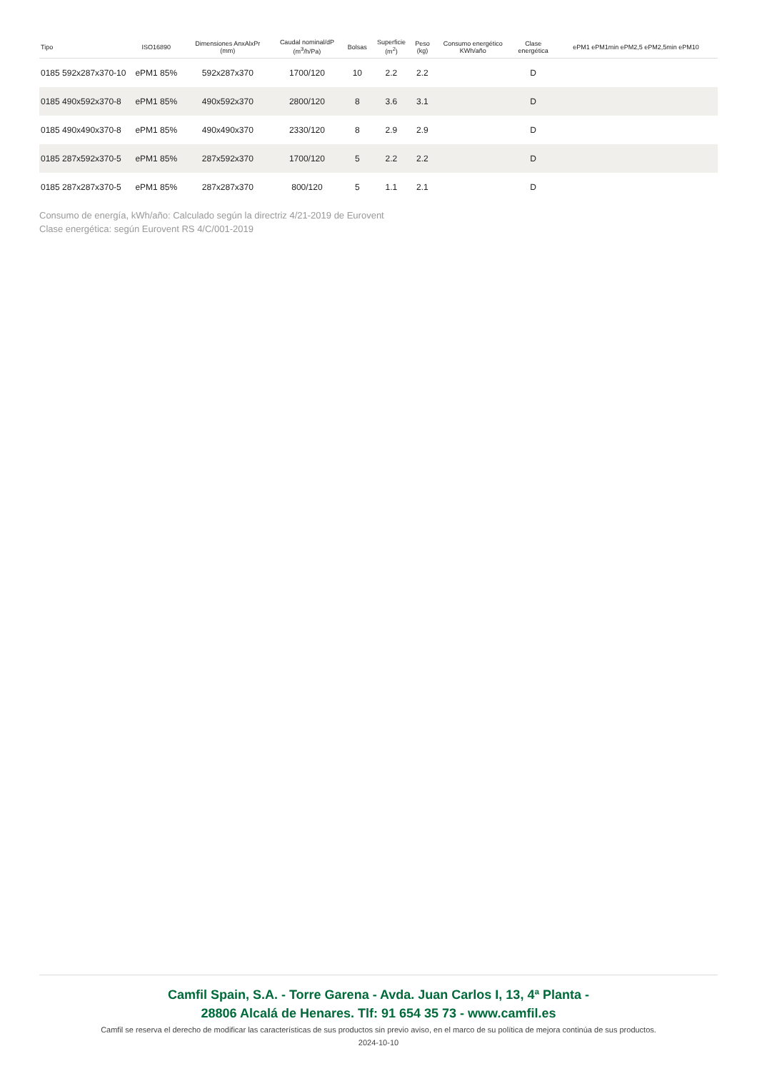| Tipo | ISO16890 | Dimensiones AnxAlxPr (mm) | Caudal nominal/dP (m<sup>3</sup>/h/Pa) | Bolsas | Superficie (m<sup>2</sup>) | Peso (kg) | Consumo energético KWh/año | Clase energética | ePM1 ePM1min ePM2,5 ePM2,5min ePM10 |
| --- | --- | --- | --- | --- | --- | --- | --- | --- | --- |
| 0185 592x287x370-10 | ePM1 85% | 592x287x370 | 1700/120 | 10 | 2.2 | 2.2 | | D | |
| 0185 490x592x370-8 | ePM1 85% | 490x592x370 | 2800/120 | 8 | 3.6 | 3.1 | | D | |
| 0185 490x490x370-8 | ePM1 85% | 490x490x370 | 2330/120 | 8 | 2.9 | 2.9 | | D | |
| 0185 287x592x370-5 | ePM1 85% | 287x592x370 | 1700/120 | 5 | 2.2 | 2.2 | | D | |
| 0185 287x287x370-5 | ePM1 85% | 287x287x370 | 800/120 | 5 | 1.1 | 2.1 | | D | |
Consumo de energía, kWh/año: Calculado según la directriz 4/21-2019 de Eurovent
Clase energética: según Eurovent RS 4/C/001-2019
Camfil Spain, S.A. - Torre Garena - Avda. Juan Carlos I, 13, 4ª Planta -
28806 Alcalá de Henares. Tlf: 91 654 35 73 - www.camfil.es
Camfil se reserva el derecho de modificar las características de sus productos sin previo aviso, en el marco de su política de mejora continúa de sus productos.
2024-10-10